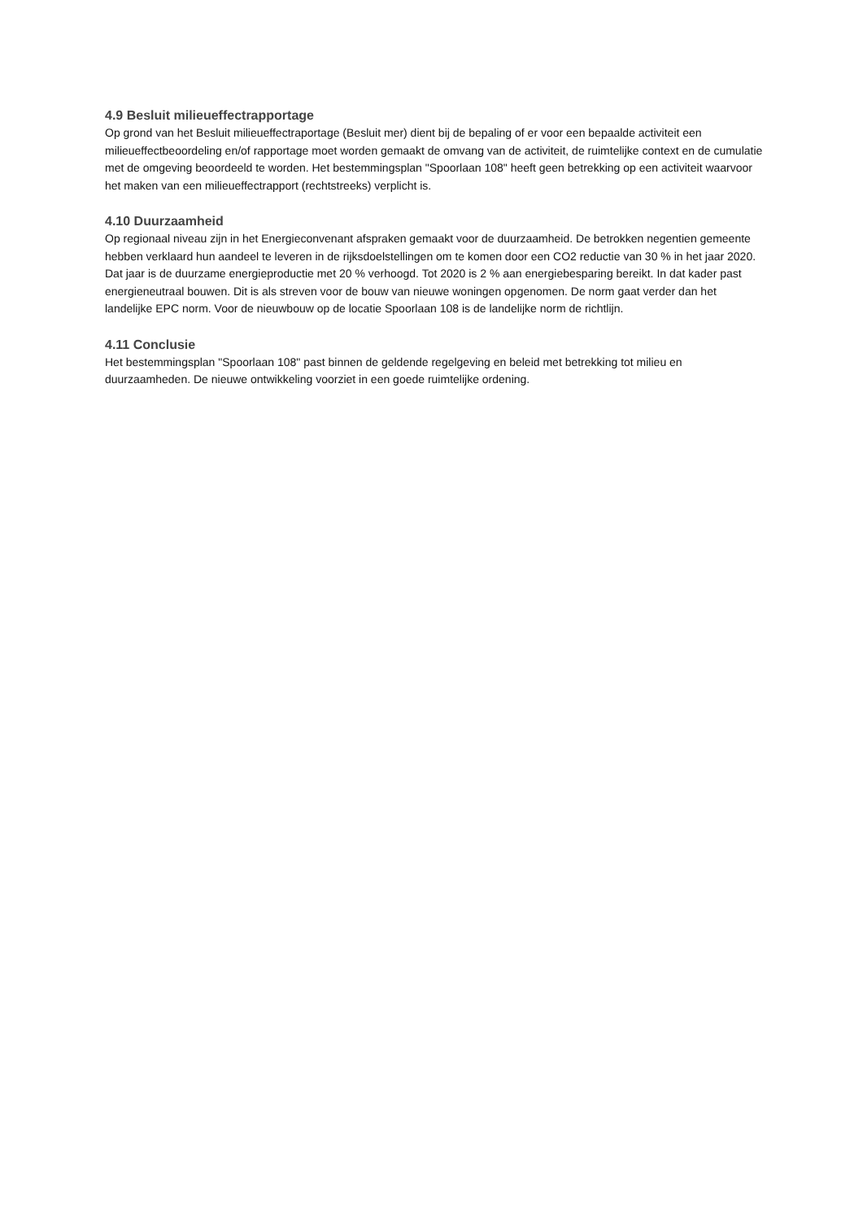4.9 Besluit milieueffectrapportage
Op grond van het Besluit milieueffectraportage (Besluit mer) dient bij de bepaling of er voor een bepaalde activiteit een milieueffectbeoordeling en/of rapportage moet worden gemaakt de omvang van de activiteit, de ruimtelijke context en de cumulatie met de omgeving beoordeeld te worden. Het bestemmingsplan "Spoorlaan 108" heeft geen betrekking op een activiteit waarvoor het maken van een milieueffectrapport (rechtstreeks) verplicht is.
4.10 Duurzaamheid
Op regionaal niveau zijn in het Energieconvenant afspraken gemaakt voor de duurzaamheid. De betrokken negentien gemeente hebben verklaard hun aandeel te leveren in de rijksdoelstellingen om te komen door een CO2 reductie van 30 % in het jaar 2020. Dat jaar is de duurzame energieproductie met 20 % verhoogd. Tot 2020 is 2 % aan energiebesparing bereikt. In dat kader past energieneutraal bouwen. Dit is als streven voor de bouw van nieuwe woningen opgenomen. De norm gaat verder dan het landelijke EPC norm. Voor de nieuwbouw op de locatie Spoorlaan 108 is de landelijke norm de richtlijn.
4.11 Conclusie
Het bestemmingsplan "Spoorlaan 108" past binnen de geldende regelgeving en beleid met betrekking tot milieu en duurzaamheden. De nieuwe ontwikkeling voorziet in een goede ruimtelijke ordening.